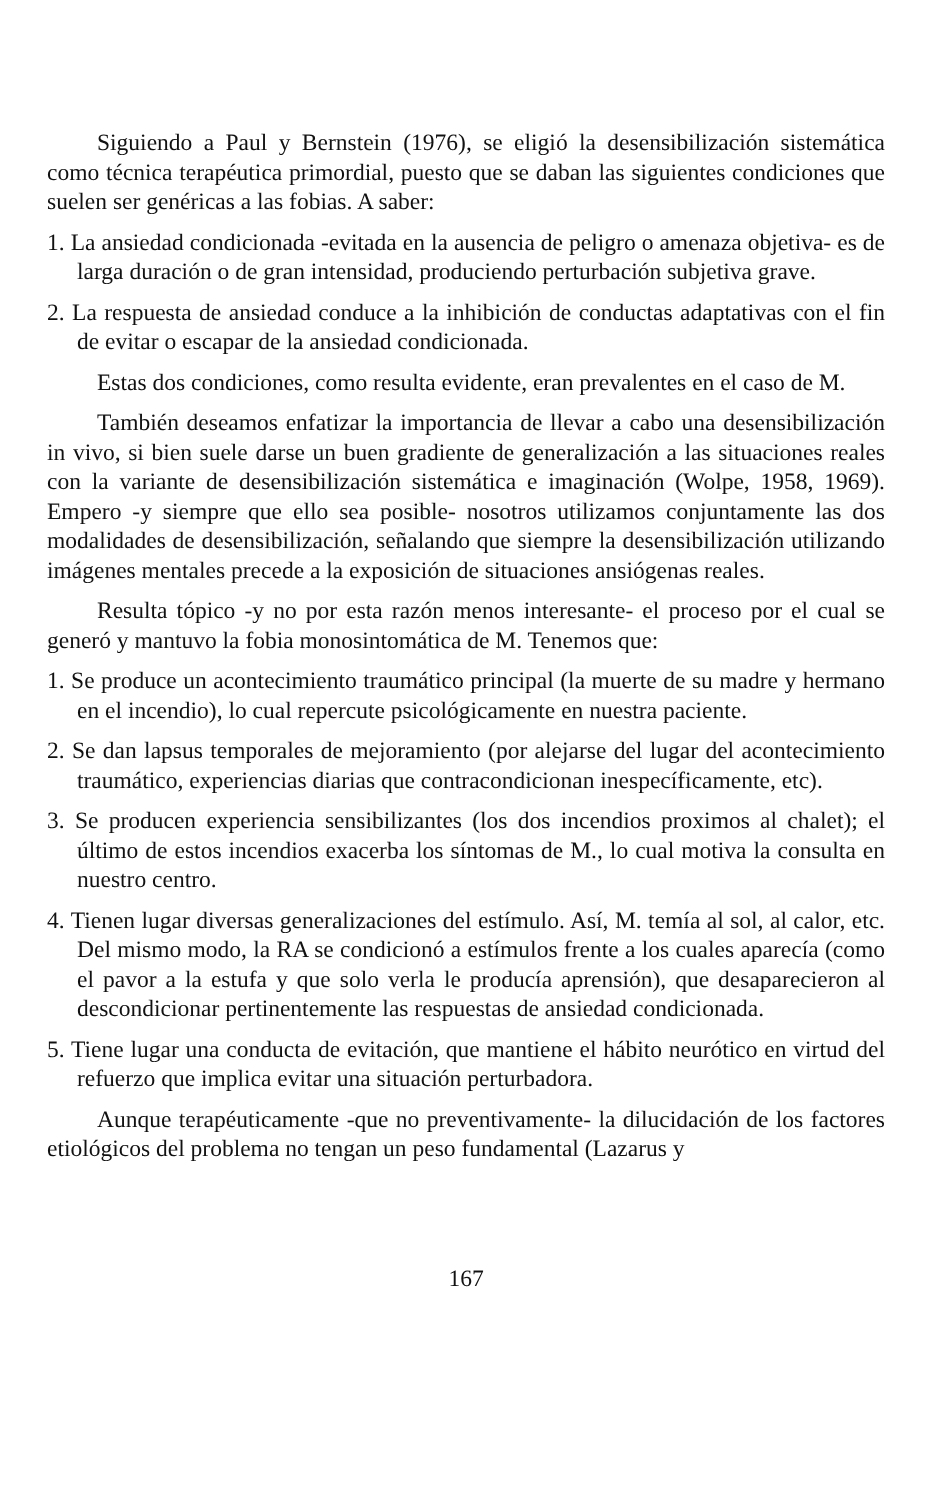Siguiendo a Paul y Bernstein (1976), se eligió la desensibilización sistemática como técnica terapéutica primordial, puesto que se daban las siguientes condiciones que suelen ser genéricas a las fobias. A saber:
1. La ansiedad condicionada -evitada en la ausencia de peligro o amenaza objetiva- es de larga duración o de gran intensidad, produciendo perturbación subjetiva grave.
2. La respuesta de ansiedad conduce a la inhibición de conductas adaptativas con el fin de evitar o escapar de la ansiedad condicionada.
Estas dos condiciones, como resulta evidente, eran prevalentes en el caso de M.
También deseamos enfatizar la importancia de llevar a cabo una desensibilización in vivo, si bien suele darse un buen gradiente de generalización a las situaciones reales con la variante de desensibilización sistemática e imaginación (Wolpe, 1958, 1969). Empero -y siempre que ello sea posible- nosotros utilizamos conjuntamente las dos modalidades de desensibilización, señalando que siempre la desensibilización utilizando imágenes mentales precede a la exposición de situaciones ansiógenas reales.
Resulta tópico -y no por esta razón menos interesante- el proceso por el cual se generó y mantuvo la fobia monosintomática de M. Tenemos que:
1. Se produce un acontecimiento traumático principal (la muerte de su madre y hermano en el incendio), lo cual repercute psicológicamente en nuestra paciente.
2. Se dan lapsus temporales de mejoramiento (por alejarse del lugar del acontecimiento traumático, experiencias diarias que contracondicionan inespecíficamente, etc).
3. Se producen experiencia sensibilizantes (los dos incendios proximos al chalet); el último de estos incendios exacerba los síntomas de M., lo cual motiva la consulta en nuestro centro.
4. Tienen lugar diversas generalizaciones del estímulo. Así, M. temía al sol, al calor, etc. Del mismo modo, la RA se condicionó a estímulos frente a los cuales aparecía (como el pavor a la estufa y que solo verla le producía aprensión), que desaparecieron al descondicionar pertinentemente las respuestas de ansiedad condicionada.
5. Tiene lugar una conducta de evitación, que mantiene el hábito neurótico en virtud del refuerzo que implica evitar una situación perturbadora.
Aunque terapéuticamente -que no preventivamente- la dilucidación de los factores etiológicos del problema no tengan un peso fundamental (Lazarus y
167